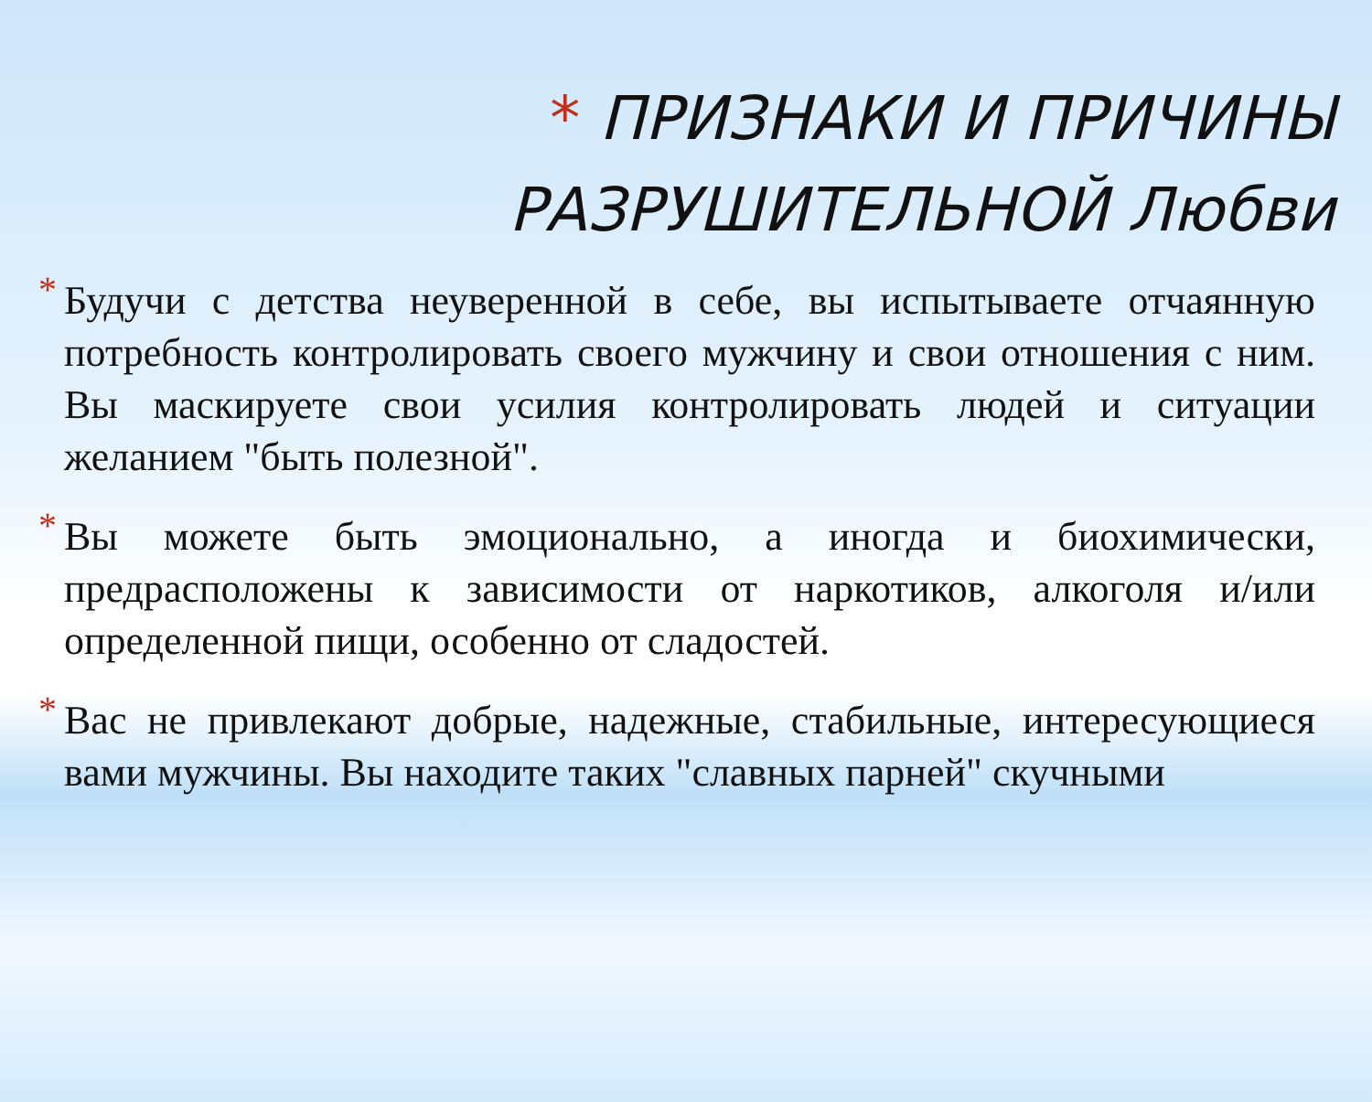* ПРИЗНАКИ И ПРИЧИНЫ
РАЗРУШИТЕЛЬНОЙ Любви
* Будучи с детства неуверенной в себе, вы испытываете отчаянную потребность контролировать своего мужчину и свои отношения с ним. Вы маскируете свои усилия контролировать людей и ситуации желанием "быть полезной".
* Вы можете быть эмоционально, а иногда и биохимически, предрасположены к зависимости от наркотиков, алкоголя и/или определенной пищи, особенно от сладостей.
* Вас не привлекают добрые, надежные, стабильные, интересующиеся вами мужчины. Вы находите таких "славных парней" скучными